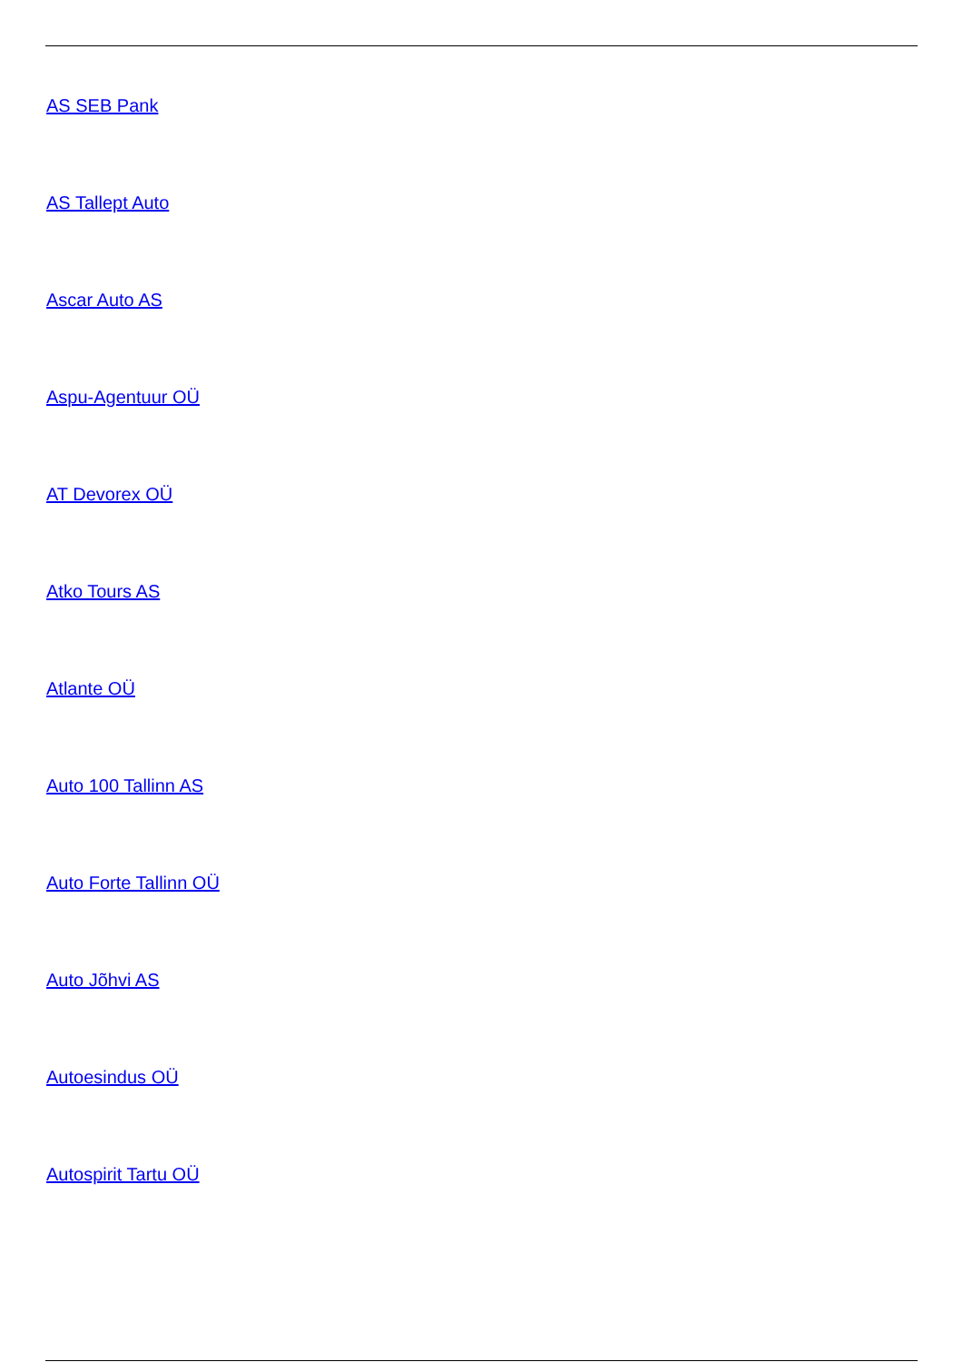AS SEB Pank
AS Tallept Auto
Ascar Auto AS
Aspu-Agentuur OÜ
AT Devorex OÜ
Atko Tours AS
Atlante OÜ
Auto 100 Tallinn AS
Auto Forte Tallinn OÜ
Auto Jõhvi AS
Autoesindus OÜ
Autospirit Tartu OÜ